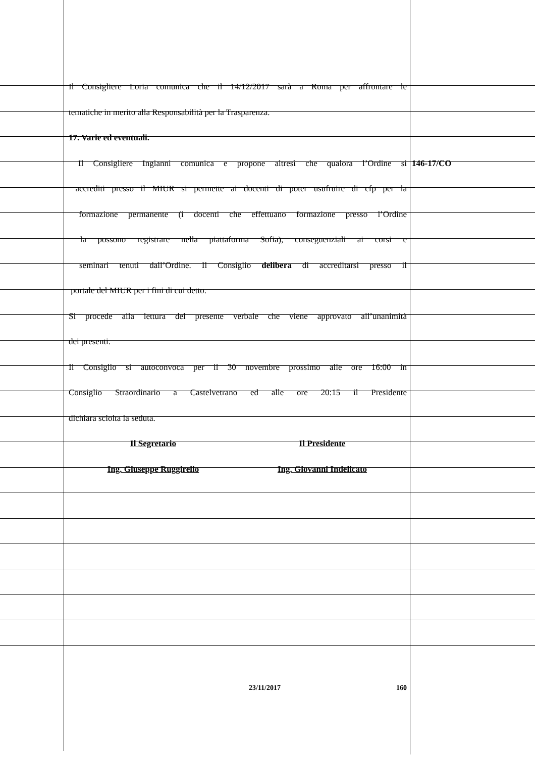Il Consigliere Loria comunica che il 14/12/2017 sarà a Roma per affrontare le
tematiche in merito alla Responsabilità per la Trasparenza.
17. Varie ed eventuali.
Il Consigliere Ingianni comunica e propone altresì che qualora l’Ordine si 146-17/CO
accrediti presso il MIUR si permette ai docenti di poter usufruire di cfp per la
formazione permanente (i docenti che effettuano formazione presso l’Ordine
la possono registrare nella piattaforma Sofia), conseguenziali ai corsi e
seminari tenuti dall’Ordine. Il Consiglio delibera di accreditarsi presso il
portale del MIUR per i fini di cui detto.
Si procede alla lettura del presente verbale che viene approvato all’unanimità
dei presenti.
Il Consiglio si autoconvoca per il 30 novembre prossimo alle ore 16:00 in
Consiglio Straordinario a Castelvetrano ed alle ore 20:15 il Presidente
dichiara sciolta la seduta.
Il Segretario Il Presidente
Ing. Giuseppe Ruggirello Ing. Giovanni Indelicato
23/11/2017 160